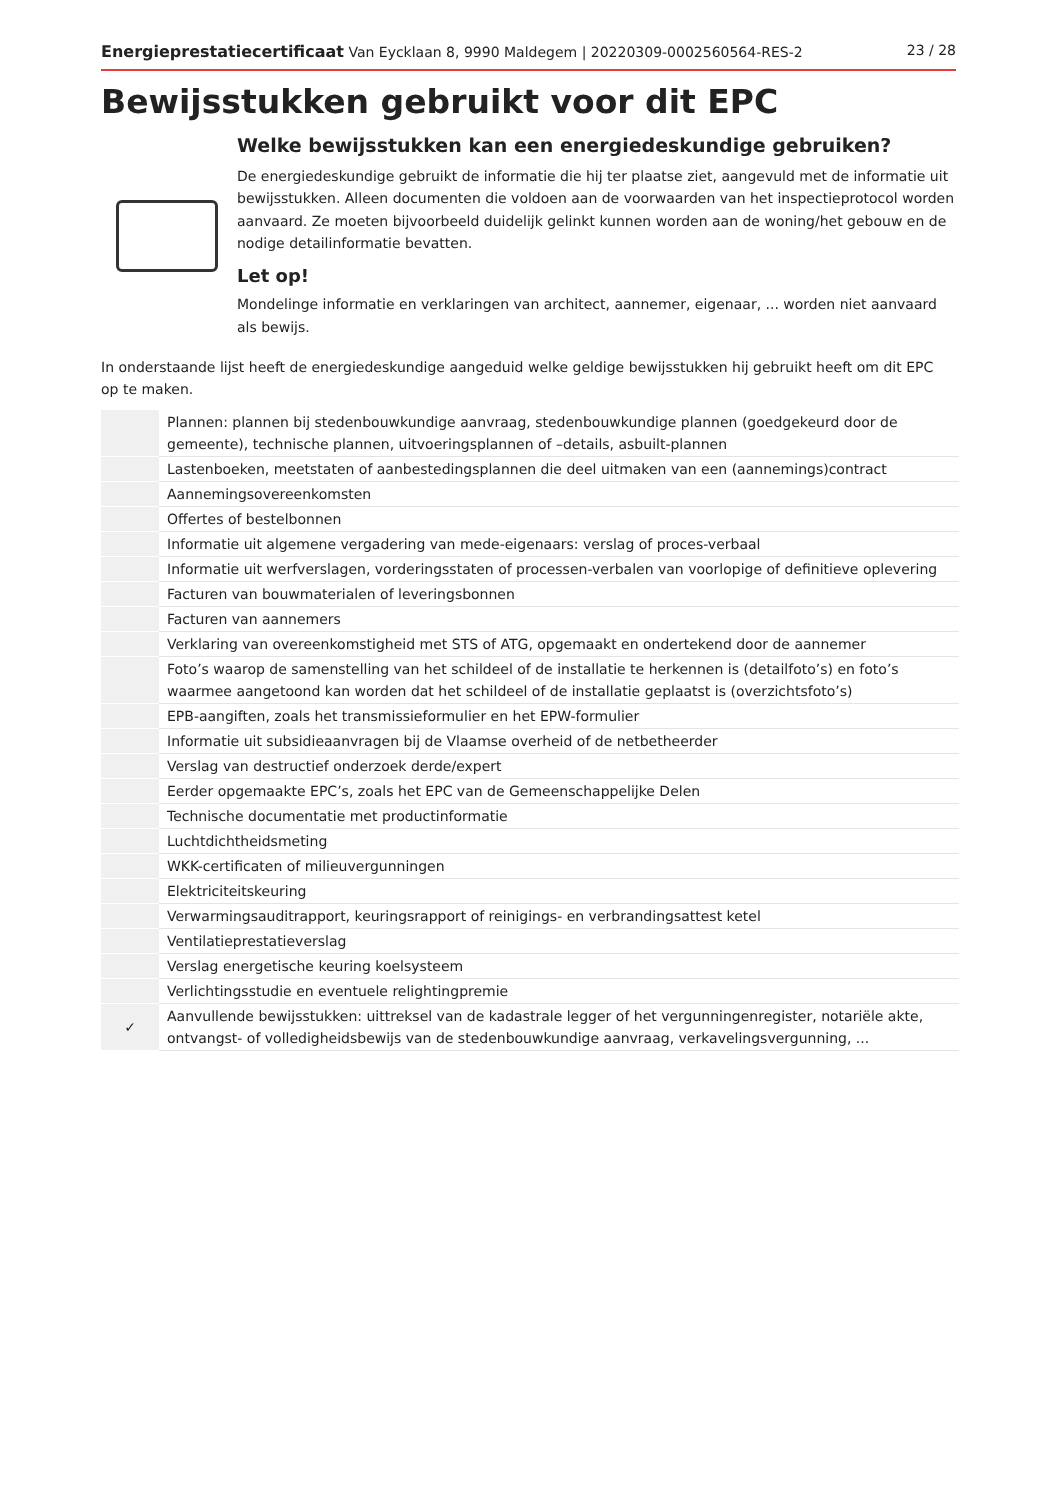Energieprestatiecertificaat Van Eycklaan 8, 9990 Maldegem | 20220309-0002560564-RES-2 23 / 28
Bewijsstukken gebruikt voor dit EPC
Welke bewijsstukken kan een energiedeskundige gebruiken?
De energiedeskundige gebruikt de informatie die hij ter plaatse ziet, aangevuld met de informatie uit bewijsstukken. Alleen documenten die voldoen aan de voorwaarden van het inspectieprotocol worden aanvaard. Ze moeten bijvoorbeeld duidelijk gelinkt kunnen worden aan de woning/het gebouw en de nodige detailinformatie bevatten.
Let op!
Mondelinge informatie en verklaringen van architect, aannemer, eigenaar, ... worden niet aanvaard als bewijs.
In onderstaande lijst heeft de energiedeskundige aangeduid welke geldige bewijsstukken hij gebruikt heeft om dit EPC op te maken.
| | Plannen: plannen bij stedenbouwkundige aanvraag, stedenbouwkundige plannen (goedgekeurd door de gemeente), technische plannen, uitvoeringsplannen of –details, asbuilt-plannen |
| | Lastenboeken, meetstaten of aanbestedingsplannen die deel uitmaken van een (aannemings)contract |
| | Aannemingsovereenkomsten |
| | Offertes of bestelbonnen |
| | Informatie uit algemene vergadering van mede-eigenaars: verslag of proces-verbaal |
| | Informatie uit werfverslagen, vorderingsstaten of processen-verbalen van voorlopige of definitieve oplevering |
| | Facturen van bouwmaterialen of leveringsbonnen |
| | Facturen van aannemers |
| | Verklaring van overeenkomstigheid met STS of ATG, opgemaakt en ondertekend door de aannemer |
| | Foto’s waarop de samenstelling van het schildeel of de installatie te herkennen is (detailfoto’s) en foto’s waarmee aangetoond kan worden dat het schildeel of de installatie geplaatst is (overzichtsfoto’s) |
| | EPB-aangiften, zoals het transmissieformulier en het EPW-formulier |
| | Informatie uit subsidieaanvragen bij de Vlaamse overheid of de netbetheerder |
| | Verslag van destructief onderzoek derde/expert |
| | Eerder opgemaakte EPC’s, zoals het EPC van de Gemeenschappelijke Delen |
| | Technische documentatie met productinformatie |
| | Luchtdichtheidsmeting |
| | WKK-certificaten of milieuvergunningen |
| | Elektriciteitskeuring |
| | Verwarmingsauditrapport, keuringsrapport of reinigings- en verbrandingsattest ketel |
| | Ventilatieprestatieverslag |
| | Verslag energetische keuring koelsysteem |
| | Verlichtingsstudie en eventuele relightingpremie |
| ✓ | Aanvullende bewijsstukken: uittreksel van de kadastrale legger of het vergunningenregister, notariële akte, ontvangst- of volledigheidsbewijs van de stedenbouwkundige aanvraag, verkavelingsvergunning, ... |